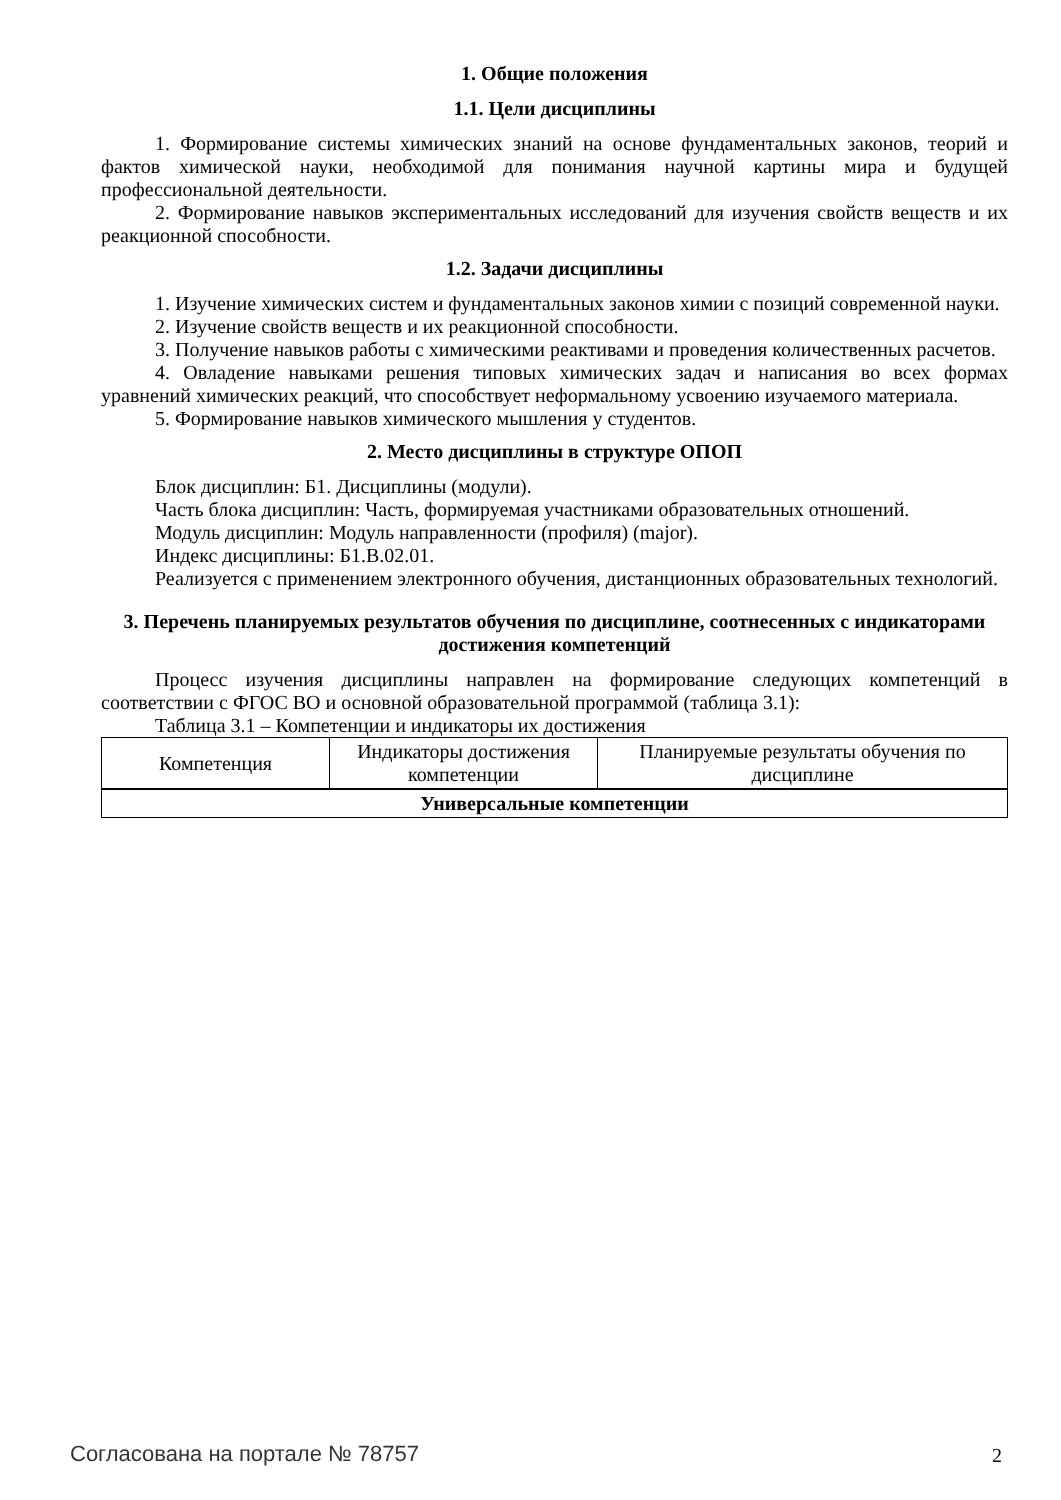1. Общие положения
1.1. Цели дисциплины
1. Формирование системы химических знаний на основе фундаментальных законов, теорий и фактов химической науки, необходимой для понимания научной картины мира и будущей профессиональной деятельности.
2. Формирование навыков экспериментальных исследований для изучения свойств веществ и их реакционной способности.
1.2. Задачи дисциплины
1. Изучение химических систем и фундаментальных законов химии с позиций современной науки.
2. Изучение свойств веществ и их реакционной способности.
3. Получение навыков работы с химическими реактивами и проведения количественных расчетов.
4. Овладение навыками решения типовых химических задач и написания во всех формах уравнений химических реакций, что способствует неформальному усвоению изучаемого материала.
5. Формирование навыков химического мышления у студентов.
2. Место дисциплины в структуре ОПОП
Блок дисциплин: Б1. Дисциплины (модули).
Часть блока дисциплин: Часть, формируемая участниками образовательных отношений.
Модуль дисциплин: Модуль направленности (профиля) (major).
Индекс дисциплины: Б1.В.02.01.
Реализуется с применением электронного обучения, дистанционных образовательных технологий.
3. Перечень планируемых результатов обучения по дисциплине, соотнесенных с индикаторами достижения компетенций
Процесс изучения дисциплины направлен на формирование следующих компетенций в соответствии с ФГОС ВО и основной образовательной программой (таблица 3.1):
Таблица 3.1 – Компетенции и индикаторы их достижения
| Компетенция | Индикаторы достижения компетенции | Планируемые результаты обучения по дисциплине |
| --- | --- | --- |
| Универсальные компетенции | | |
Согласована на портале № 78757 2